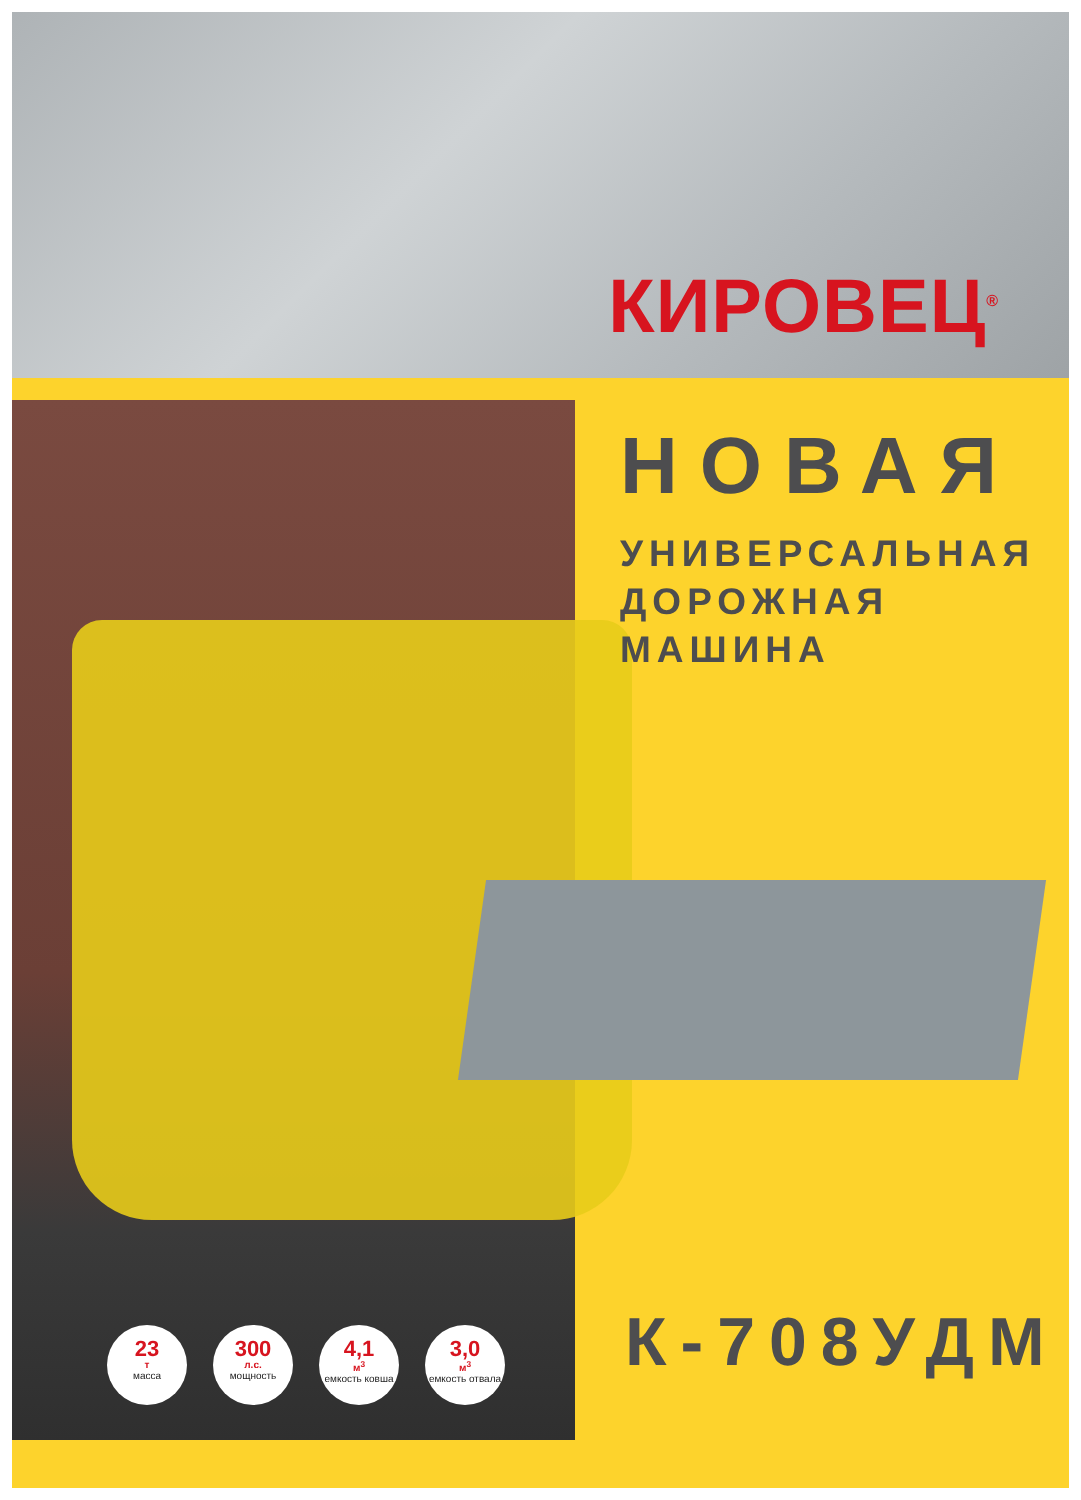КИРОВЕЦ<sup>®</sup>
23
т
масса
300
л.с.
мощность
4,1
м<sup>3</sup>
емкость ковша
3,0
м<sup>3</sup>
емкость отвала
НОВАЯ
УНИВЕРСАЛЬНАЯ
ДОРОЖНАЯ МАШИНА
К-708УДМ